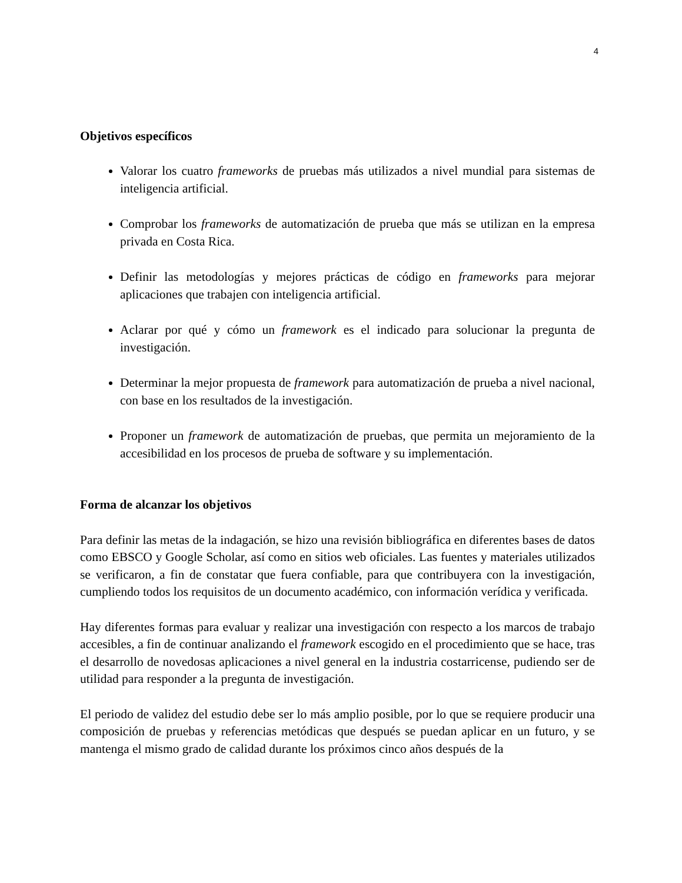4
Objetivos específicos
Valorar los cuatro frameworks de pruebas más utilizados a nivel mundial para sistemas de inteligencia artificial.
Comprobar los frameworks de automatización de prueba que más se utilizan en la empresa privada en Costa Rica.
Definir las metodologías y mejores prácticas de código en frameworks para mejorar aplicaciones que trabajen con inteligencia artificial.
Aclarar por qué y cómo un framework es el indicado para solucionar la pregunta de investigación.
Determinar la mejor propuesta de framework para automatización de prueba a nivel nacional, con base en los resultados de la investigación.
Proponer un framework de automatización de pruebas, que permita un mejoramiento de la accesibilidad en los procesos de prueba de software y su implementación.
Forma de alcanzar los objetivos
Para definir las metas de la indagación, se hizo una revisión bibliográfica en diferentes bases de datos como EBSCO y Google Scholar, así como en sitios web oficiales. Las fuentes y materiales utilizados se verificaron, a fin de constatar que fuera confiable, para que contribuyera con la investigación, cumpliendo todos los requisitos de un documento académico, con información verídica y verificada.
Hay diferentes formas para evaluar y realizar una investigación con respecto a los marcos de trabajo accesibles, a fin de continuar analizando el framework escogido en el procedimiento que se hace, tras el desarrollo de novedosas aplicaciones a nivel general en la industria costarricense, pudiendo ser de utilidad para responder a la pregunta de investigación.
El periodo de validez del estudio debe ser lo más amplio posible, por lo que se requiere producir una composición de pruebas y referencias metódicas que después se puedan aplicar en un futuro, y se mantenga el mismo grado de calidad durante los próximos cinco años después de la